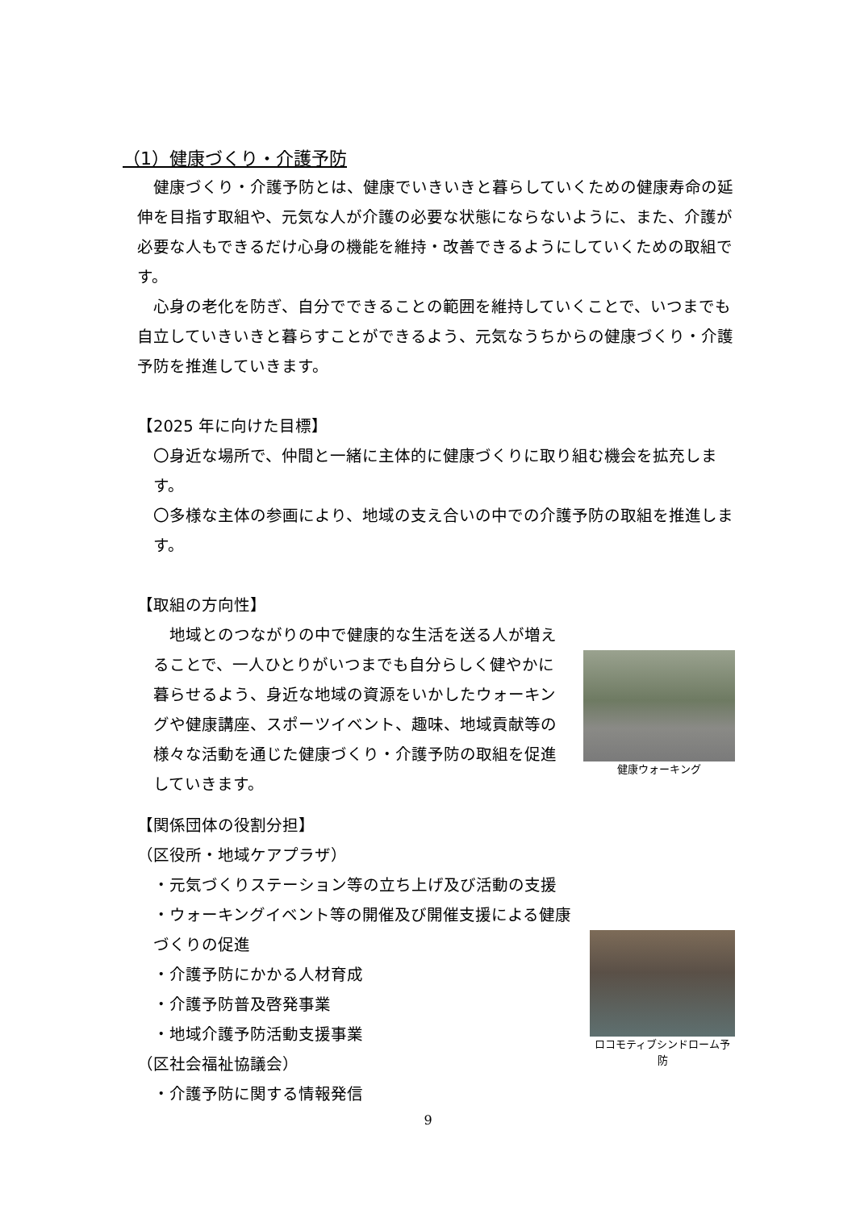（1）健康づくり・介護予防
　健康づくり・介護予防とは、健康でいきいきと暮らしていくための健康寿命の延伸を目指す取組や、元気な人が介護の必要な状態にならないように、また、介護が必要な人もできるだけ心身の機能を維持・改善できるようにしていくための取組です。
　心身の老化を防ぎ、自分でできることの範囲を維持していくことで、いつまでも自立していきいきと暮らすことができるよう、元気なうちからの健康づくり・介護予防を推進していきます。
【2025 年に向けた目標】
〇身近な場所で、仲間と一緒に主体的に健康づくりに取り組む機会を拡充します。
〇多様な主体の参画により、地域の支え合いの中での介護予防の取組を推進します。
【取組の方向性】
健康ウォーキング
　地域とのつながりの中で健康的な生活を送る人が増えることで、一人ひとりがいつまでも自分らしく健やかに暮らせるよう、身近な地域の資源をいかしたウォーキングや健康講座、スポーツイベント、趣味、地域貢献等の様々な活動を通じた健康づくり・介護予防の取組を促進していきます。
【関係団体の役割分担】
（区役所・地域ケアプラザ）
ロコモティブシンドローム予防
・元気づくりステーション等の立ち上げ及び活動の支援
・ウォーキングイベント等の開催及び開催支援による健康づくりの促進
・介護予防にかかる人材育成
・介護予防普及啓発事業
・地域介護予防活動支援事業
（区社会福祉協議会）
・介護予防に関する情報発信
9